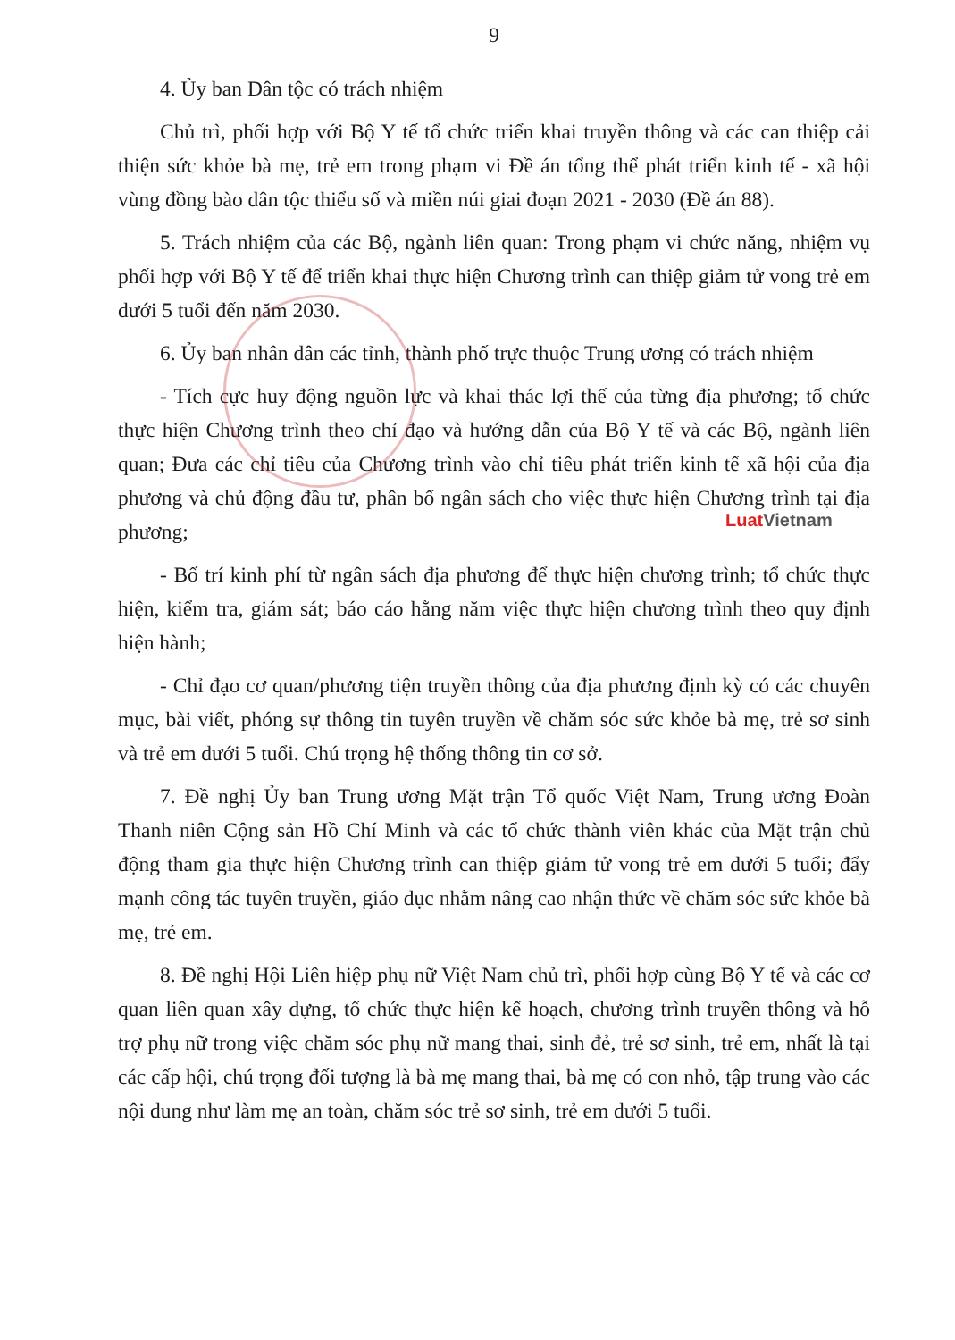9
4. Ủy ban Dân tộc có trách nhiệm
Chủ trì, phối hợp với Bộ Y tế tổ chức triển khai truyền thông và các can thiệp cải thiện sức khỏe bà mẹ, trẻ em trong phạm vi Đề án tổng thể phát triển kinh tế - xã hội vùng đồng bào dân tộc thiểu số và miền núi giai đoạn 2021 - 2030 (Đề án 88).
5. Trách nhiệm của các Bộ, ngành liên quan: Trong phạm vi chức năng, nhiệm vụ phối hợp với Bộ Y tế để triển khai thực hiện Chương trình can thiệp giảm tử vong trẻ em dưới 5 tuổi đến năm 2030.
6. Ủy ban nhân dân các tỉnh, thành phố trực thuộc Trung ương có trách nhiệm
- Tích cực huy động nguồn lực và khai thác lợi thế của từng địa phương; tổ chức thực hiện Chương trình theo chỉ đạo và hướng dẫn của Bộ Y tế và các Bộ, ngành liên quan; Đưa các chỉ tiêu của Chương trình vào chỉ tiêu phát triển kinh tế xã hội của địa phương và chủ động đầu tư, phân bổ ngân sách cho việc thực hiện Chương trình tại địa phương;
- Bố trí kinh phí từ ngân sách địa phương để thực hiện chương trình; tổ chức thực hiện, kiểm tra, giám sát; báo cáo hằng năm việc thực hiện chương trình theo quy định hiện hành;
- Chỉ đạo cơ quan/phương tiện truyền thông của địa phương định kỳ có các chuyên mục, bài viết, phóng sự thông tin tuyên truyền về chăm sóc sức khỏe bà mẹ, trẻ sơ sinh và trẻ em dưới 5 tuổi. Chú trọng hệ thống thông tin cơ sở.
7. Đề nghị Ủy ban Trung ương Mặt trận Tổ quốc Việt Nam, Trung ương Đoàn Thanh niên Cộng sản Hồ Chí Minh và các tổ chức thành viên khác của Mặt trận chủ động tham gia thực hiện Chương trình can thiệp giảm tử vong trẻ em dưới 5 tuổi; đẩy mạnh công tác tuyên truyền, giáo dục nhằm nâng cao nhận thức về chăm sóc sức khỏe bà mẹ, trẻ em.
8. Đề nghị Hội Liên hiệp phụ nữ Việt Nam chủ trì, phối hợp cùng Bộ Y tế và các cơ quan liên quan xây dựng, tổ chức thực hiện kế hoạch, chương trình truyền thông và hỗ trợ phụ nữ trong việc chăm sóc phụ nữ mang thai, sinh đẻ, trẻ sơ sinh, trẻ em, nhất là tại các cấp hội, chú trọng đối tượng là bà mẹ mang thai, bà mẹ có con nhỏ, tập trung vào các nội dung như làm mẹ an toàn, chăm sóc trẻ sơ sinh, trẻ em dưới 5 tuổi.
Luat Vietnam